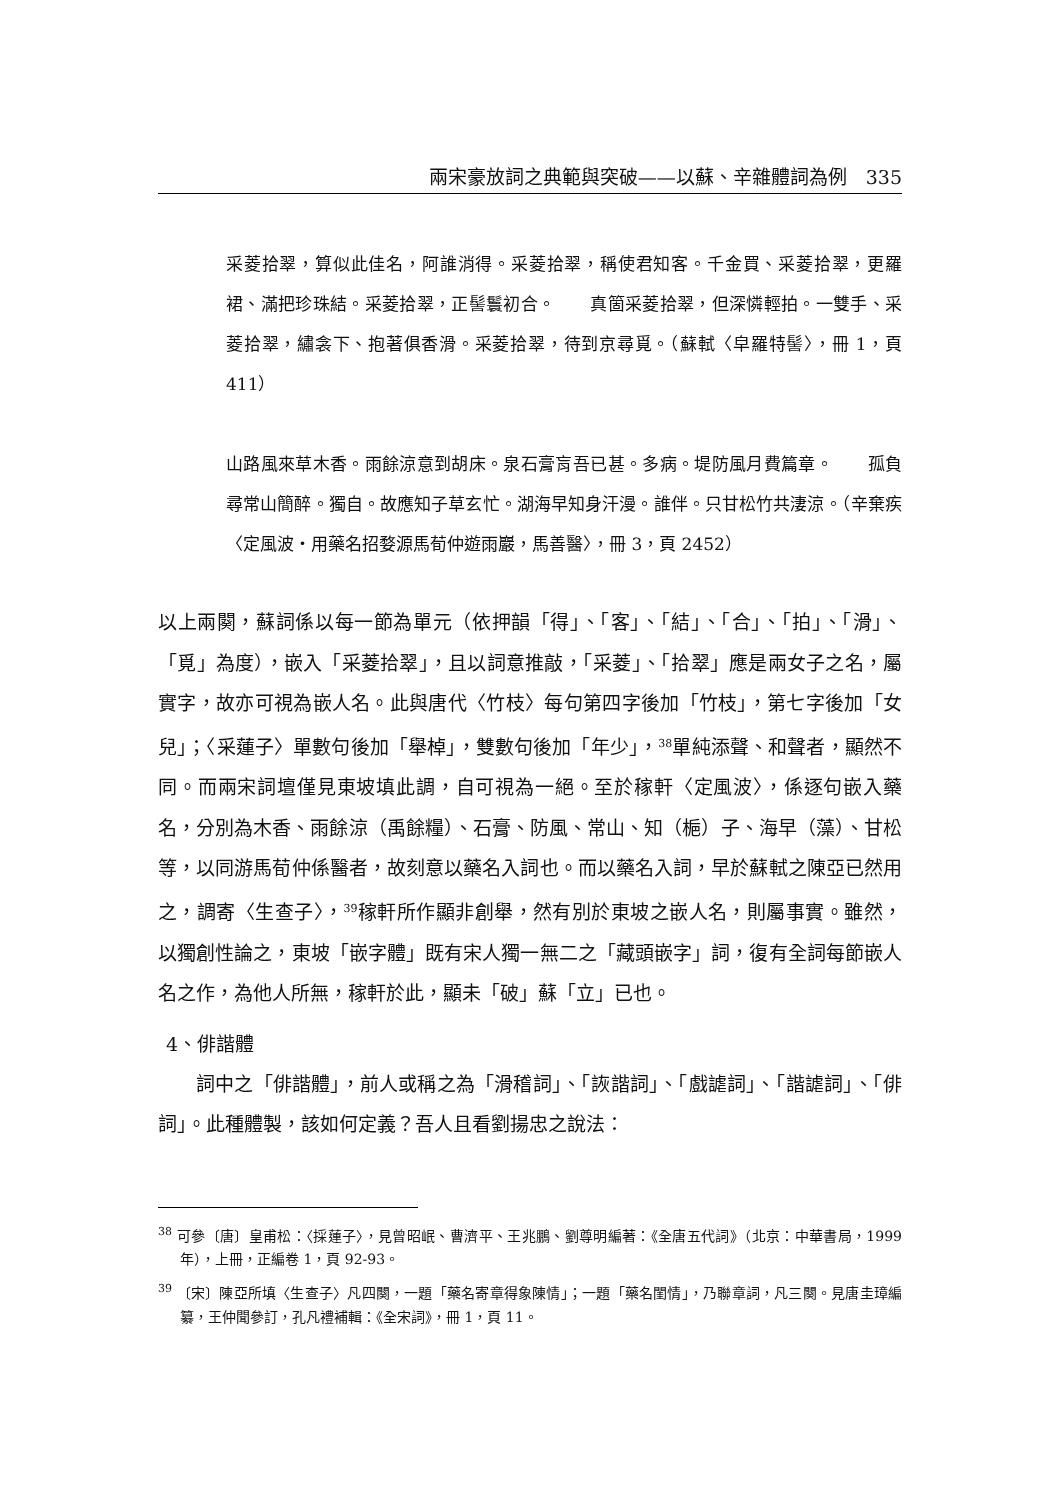兩宋豪放詞之典範與突破——以蘇、辛雜體詞為例　335
采菱拾翠，算似此佳名，阿誰消得。采菱拾翠，稱使君知客。千金買、采菱拾翠，更羅裙、滿把珍珠結。采菱拾翠，正髻鬟初合。　　真箇采菱拾翠，但深憐輕拍。一雙手、采菱拾翠，繡衾下、抱著俱香滑。采菱拾翠，待到京尋覓。（蘇軾〈皁羅特髻〉，冊 1，頁 411）
山路風來草木香。雨餘涼意到胡床。泉石膏肓吾已甚。多病。堤防風月費篇章。　　孤負尋常山簡醉。獨自。故應知子草玄忙。湖海早知身汗漫。誰伴。只甘松竹共淒涼。（辛棄疾〈定風波‧用藥名招婺源馬荀仲遊雨巖，馬善醫〉，冊 3，頁 2452）
以上兩闋，蘇詞係以每一節為單元（依押韻「得」、「客」、「結」、「合」、「拍」、「滑」、「覓」為度），嵌入「采菱拾翠」，且以詞意推敲，「采菱」、「拾翠」應是兩女子之名，屬實字，故亦可視為嵌人名。此與唐代〈竹枝〉每句第四字後加「竹枝」，第七字後加「女兒」；〈采蓮子〉單數句後加「舉棹」，雙數句後加「年少」，<sup>38</sup>單純添聲、和聲者，顯然不同。而兩宋詞壇僅見東坡填此調，自可視為一絕。至於稼軒〈定風波〉，係逐句嵌入藥名，分別為木香、雨餘涼（禹餘糧）、石膏、防風、常山、知（梔）子、海早（藻）、甘松等，以同游馬荀仲係醫者，故刻意以藥名入詞也。而以藥名入詞，早於蘇軾之陳亞已然用之，調寄〈生查子〉，<sup>39</sup>稼軒所作顯非創舉，然有別於東坡之嵌人名，則屬事實。雖然，以獨創性論之，東坡「嵌字體」既有宋人獨一無二之「藏頭嵌字」詞，復有全詞每節嵌人名之作，為他人所無，稼軒於此，顯未「破」蘇「立」已也。
4、俳諧體
詞中之「俳諧體」，前人或稱之為「滑稽詞」、「詼諧詞」、「戲謔詞」、「諧謔詞」、「俳詞」。此種體製，該如何定義？吾人且看劉揚忠之說法：
<sup>38</sup> 可參〔唐〕皇甫松：〈採蓮子〉，見曾昭岷、曹濟平、王兆鵬、劉尊明編著：《全唐五代詞》（北京：中華書局，1999 年），上冊，正編卷 1，頁 92-93。
<sup>39</sup> 〔宋〕陳亞所填〈生查子〉凡四闋，一題「藥名寄章得象陳情」；一題「藥名閨情」，乃聯章詞，凡三闋。見唐圭璋編纂，王仲聞參訂，孔凡禮補輯：《全宋詞》，冊 1，頁 11。